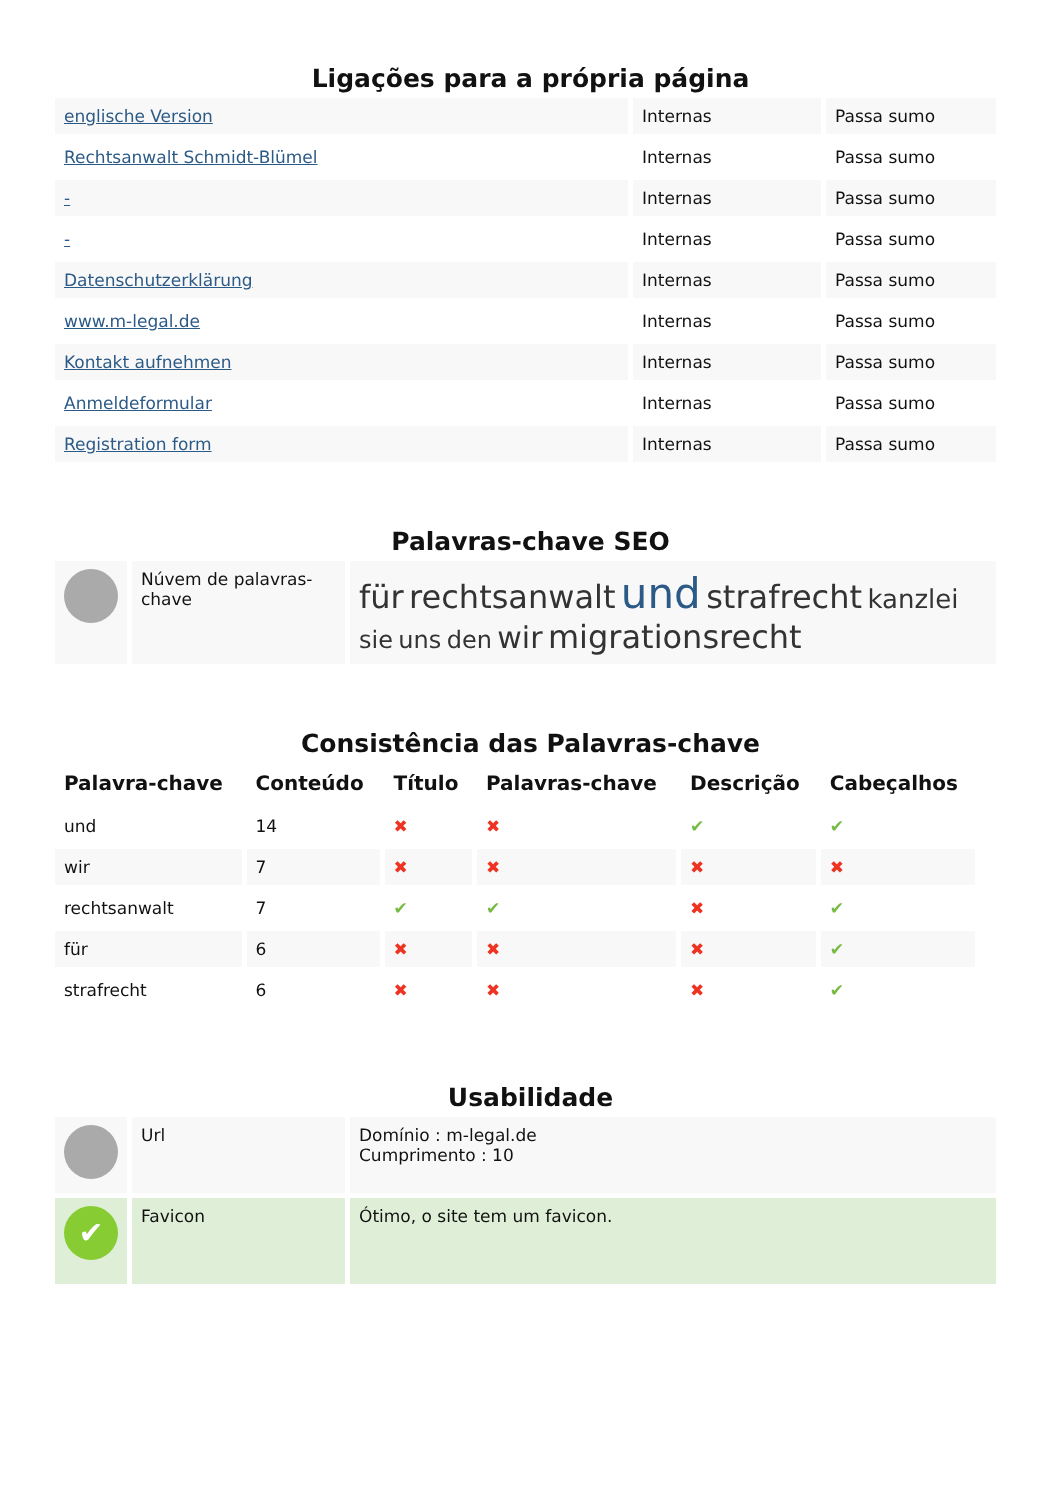Ligações para a própria página
| englische Version | Internas | Passa sumo |
| Rechtsanwalt Schmidt-Blümel | Internas | Passa sumo |
| - | Internas | Passa sumo |
| - | Internas | Passa sumo |
| Datenschutzerklärung | Internas | Passa sumo |
| www.m-legal.de | Internas | Passa sumo |
| Kontakt aufnehmen | Internas | Passa sumo |
| Anmeldeformular | Internas | Passa sumo |
| Registration form | Internas | Passa sumo |
Palavras-chave SEO
| | Núvem de palavras-chave | für rechtsanwalt und strafrecht kanzlei sie uns den wir migrationsrecht |
Consistência das Palavras-chave
| Palavra-chave | Conteúdo | Título | Palavras-chave | Descrição | Cabeçalhos |
| --- | --- | --- | --- | --- | --- |
| und | 14 | ✖ | ✖ | ✔ | ✔ |
| wir | 7 | ✖ | ✖ | ✖ | ✖ |
| rechtsanwalt | 7 | ✔ | ✔ | ✖ | ✔ |
| für | 6 | ✖ | ✖ | ✖ | ✔ |
| strafrecht | 6 | ✖ | ✖ | ✖ | ✔ |
Usabilidade
| | Url | Domínio : m-legal.de Cumprimento : 10 |
| ✔ | Favicon | Ótimo, o site tem um favicon. |